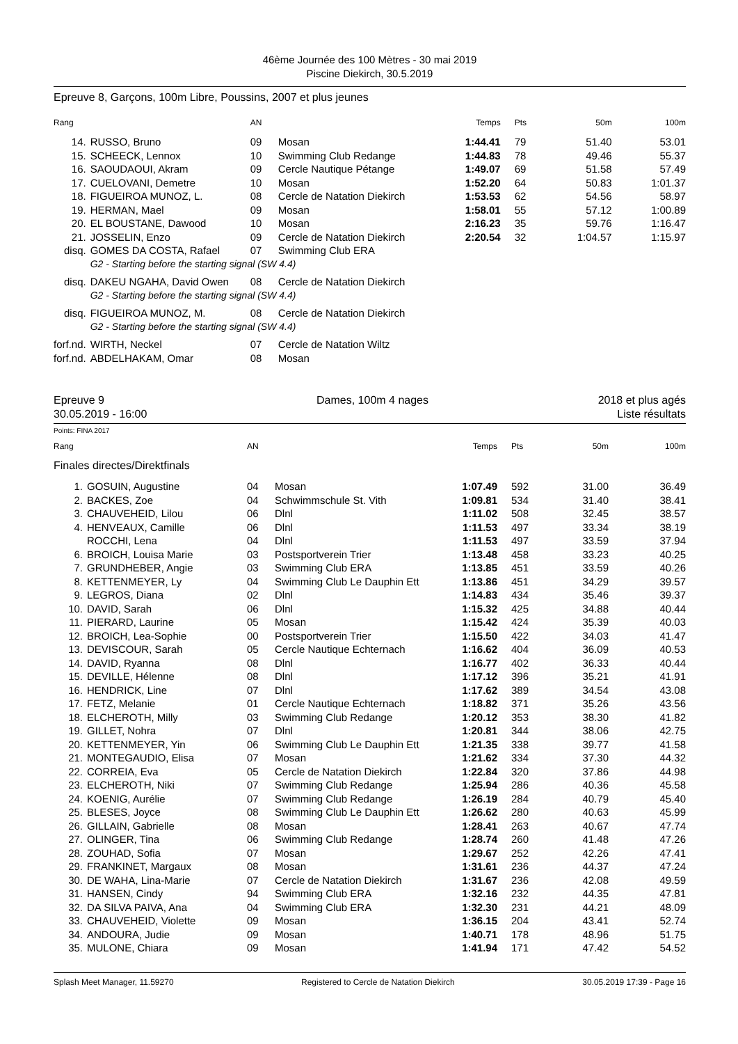46ème Journée des 100 Mètres - 30 mai 2019
Piscine Diekirch, 30.5.2019
Epreuve 8, Garçons, 100m Libre, Poussins, 2007 et plus jeunes
| Rang | | AN | | Temps | | Pts | 50m | 100m |
| --- | --- | --- | --- | --- | --- | --- | --- | --- |
| 14. | RUSSO, Bruno | 09 | Mosan | 1:44.41 | | 79 | 51.40 | 53.01 |
| 15. | SCHEECK, Lennox | 10 | Swimming Club Redange | 1:44.83 | | 78 | 49.46 | 55.37 |
| 16. | SAOUDAOUI, Akram | 09 | Cercle Nautique Pétange | 1:49.07 | | 69 | 51.58 | 57.49 |
| 17. | CUELOVANI, Demetre | 10 | Mosan | 1:52.20 | | 64 | 50.83 | 1:01.37 |
| 18. | FIGUEIROA MUNOZ, L. | 08 | Cercle de Natation Diekirch | 1:53.53 | | 62 | 54.56 | 58.97 |
| 19. | HERMAN, Mael | 09 | Mosan | 1:58.01 | | 55 | 57.12 | 1:00.89 |
| 20. | EL BOUSTANE, Dawood | 10 | Mosan | 2:16.23 | | 35 | 59.76 | 1:16.47 |
| 21. | JOSSELIN, Enzo | 09 | Cercle de Natation Diekirch | 2:20.54 | | 32 | 1:04.57 | 1:15.97 |
| disq. | GOMES DA COSTA, Rafael | 07 | Swimming Club ERA | | | | | |
| | G2 - Starting before the starting signal (SW 4.4) | | | | | | | |
| disq. | DAKEU NGAHA, David Owen | 08 | Cercle de Natation Diekirch | | | | | |
| | G2 - Starting before the starting signal (SW 4.4) | | | | | | | |
| disq. | FIGUEIROA MUNOZ, M. | 08 | Cercle de Natation Diekirch | | | | | |
| | G2 - Starting before the starting signal (SW 4.4) | | | | | | | |
| forf.nd. | WIRTH, Neckel | 07 | Cercle de Natation Wiltz | | | | | |
| forf.nd. | ABDELHAKAM, Omar | 08 | Mosan | | | | | |
Epreuve 9
30.05.2019 - 16:00
Dames, 100m 4 nages 2018 et plus agés
Liste résultats
Points: FINA 2017
| Rang | | AN | | Temps | | Pts | 50m | 100m |
| --- | --- | --- | --- | --- | --- | --- | --- | --- |
| Finales directes/Direktfinals | | | | | | | | |
| 1. | GOSUIN, Augustine | 04 | Mosan | 1:07.49 | | 592 | 31.00 | 36.49 |
| 2. | BACKES, Zoe | 04 | Schwimmschule St. Vith | 1:09.81 | | 534 | 31.40 | 38.41 |
| 3. | CHAUVEHEID, Lilou | 06 | Dlnl | 1:11.02 | | 508 | 32.45 | 38.57 |
| 4. | HENVEAUX, Camille | 06 | Dlnl | 1:11.53 | | 497 | 33.34 | 38.19 |
| | ROCCHI, Lena | 04 | Dlnl | 1:11.53 | | 497 | 33.59 | 37.94 |
| 6. | BROICH, Louisa Marie | 03 | Postsportverein Trier | 1:13.48 | | 458 | 33.23 | 40.25 |
| 7. | GRUNDHEBER, Angie | 03 | Swimming Club ERA | 1:13.85 | | 451 | 33.59 | 40.26 |
| 8. | KETTENMEYER, Ly | 04 | Swimming Club Le Dauphin Ett | 1:13.86 | | 451 | 34.29 | 39.57 |
| 9. | LEGROS, Diana | 02 | Dlnl | 1:14.83 | | 434 | 35.46 | 39.37 |
| 10. | DAVID, Sarah | 06 | Dlnl | 1:15.32 | | 425 | 34.88 | 40.44 |
| 11. | PIERARD, Laurine | 05 | Mosan | 1:15.42 | | 424 | 35.39 | 40.03 |
| 12. | BROICH, Lea-Sophie | 00 | Postsportverein Trier | 1:15.50 | | 422 | 34.03 | 41.47 |
| 13. | DEVISCOUR, Sarah | 05 | Cercle Nautique Echternach | 1:16.62 | | 404 | 36.09 | 40.53 |
| 14. | DAVID, Ryanna | 08 | Dlnl | 1:16.77 | | 402 | 36.33 | 40.44 |
| 15. | DEVILLE, Hélenne | 08 | Dlnl | 1:17.12 | | 396 | 35.21 | 41.91 |
| 16. | HENDRICK, Line | 07 | Dlnl | 1:17.62 | | 389 | 34.54 | 43.08 |
| 17. | FETZ, Melanie | 01 | Cercle Nautique Echternach | 1:18.82 | | 371 | 35.26 | 43.56 |
| 18. | ELCHEROTH, Milly | 03 | Swimming Club Redange | 1:20.12 | | 353 | 38.30 | 41.82 |
| 19. | GILLET, Nohra | 07 | Dlnl | 1:20.81 | | 344 | 38.06 | 42.75 |
| 20. | KETTENMEYER, Yin | 06 | Swimming Club Le Dauphin Ett | 1:21.35 | | 338 | 39.77 | 41.58 |
| 21. | MONTEGAUDIO, Elisa | 07 | Mosan | 1:21.62 | | 334 | 37.30 | 44.32 |
| 22. | CORREIA, Eva | 05 | Cercle de Natation Diekirch | 1:22.84 | | 320 | 37.86 | 44.98 |
| 23. | ELCHEROTH, Niki | 07 | Swimming Club Redange | 1:25.94 | | 286 | 40.36 | 45.58 |
| 24. | KOENIG, Aurélie | 07 | Swimming Club Redange | 1:26.19 | | 284 | 40.79 | 45.40 |
| 25. | BLESES, Joyce | 08 | Swimming Club Le Dauphin Ett | 1:26.62 | | 280 | 40.63 | 45.99 |
| 26. | GILLAIN, Gabrielle | 08 | Mosan | 1:28.41 | | 263 | 40.67 | 47.74 |
| 27. | OLINGER, Tina | 06 | Swimming Club Redange | 1:28.74 | | 260 | 41.48 | 47.26 |
| 28. | ZOUHAD, Sofia | 07 | Mosan | 1:29.67 | | 252 | 42.26 | 47.41 |
| 29. | FRANKINET, Margaux | 08 | Mosan | 1:31.61 | | 236 | 44.37 | 47.24 |
| 30. | DE WAHA, Lina-Marie | 07 | Cercle de Natation Diekirch | 1:31.67 | | 236 | 42.08 | 49.59 |
| 31. | HANSEN, Cindy | 94 | Swimming Club ERA | 1:32.16 | | 232 | 44.35 | 47.81 |
| 32. | DA SILVA PAIVA, Ana | 04 | Swimming Club ERA | 1:32.30 | | 231 | 44.21 | 48.09 |
| 33. | CHAUVEHEID, Violette | 09 | Mosan | 1:36.15 | | 204 | 43.41 | 52.74 |
| 34. | ANDOURA, Judie | 09 | Mosan | 1:40.71 | | 178 | 48.96 | 51.75 |
| 35. | MULONE, Chiara | 09 | Mosan | 1:41.94 | | 171 | 47.42 | 54.52 |
Splash Meet Manager, 11.59270 Registered to Cercle de Natation Diekirch 30.05.2019 17:39 - Page 16